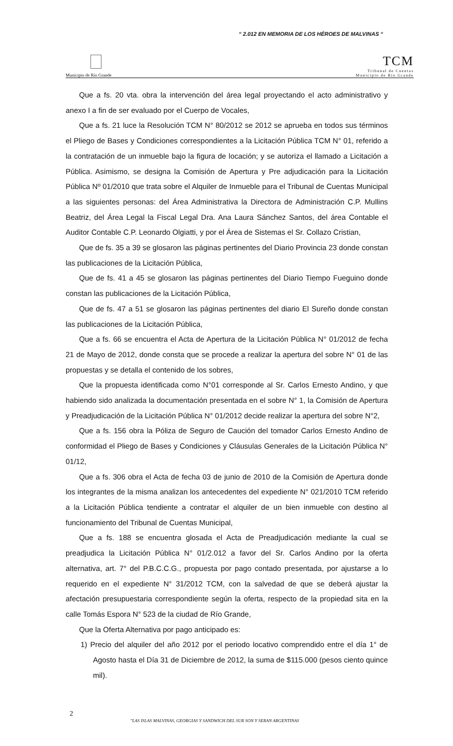“ 2.012 EN MEMORIA DE LOS HÉROES DE MALVINAS “
Municipio de Río Grande
TCM
Tribunal de Cuentas
Municipio de Río Grande
Que a fs. 20 vta. obra la intervención del área legal proyectando el acto administrativo y anexo I a fin de ser evaluado por el Cuerpo de Vocales,
Que a fs. 21 luce la Resolución TCM N° 80/2012 se 2012 se aprueba en todos sus términos el Pliego de Bases y Condiciones correspondientes a la Licitación Pública TCM N° 01, referido a la contratación de un inmueble bajo la figura de locación; y se autoriza el llamado a Licitación a Pública. Asimismo, se designa la Comisión de Apertura y Pre adjudicación para la Licitación Pública Nº 01/2010 que trata sobre el Alquiler de Inmueble para el Tribunal de Cuentas Municipal a las siguientes personas: del Área Administrativa la Directora de Administración C.P. Mullins Beatriz, del Área Legal la Fiscal Legal Dra. Ana Laura Sánchez Santos, del área Contable el Auditor Contable C.P. Leonardo Olgiatti, y por el Área de Sistemas el Sr. Collazo Cristian,
Que de fs. 35 a 39 se glosaron las páginas pertinentes del Diario Provincia 23 donde constan las publicaciones de la Licitación Pública,
Que de fs. 41 a 45 se glosaron las páginas pertinentes del Diario Tiempo Fueguino donde constan las publicaciones de la Licitación Pública,
Que de fs. 47 a 51 se glosaron las páginas pertinentes del diario El Sureño donde constan las publicaciones de la Licitación Pública,
Que a fs. 66 se encuentra el Acta de Apertura de la Licitación Pública N° 01/2012 de fecha 21 de Mayo de 2012, donde consta que se procede a realizar la apertura del sobre N° 01 de las propuestas y se detalla el contenido de los sobres,
Que la propuesta identificada como N°01 corresponde al Sr. Carlos Ernesto Andino, y que habiendo sido analizada la documentación presentada en el sobre N° 1, la Comisión de Apertura y Preadjudicación de la Licitación Pública N° 01/2012 decide realizar la apertura del sobre N°2,
Que a fs. 156 obra la Póliza de Seguro de Caución del tomador Carlos Ernesto Andino de conformidad el Pliego de Bases y Condiciones y Cláusulas Generales de la Licitación Pública N° 01/12,
Que a fs. 306 obra el Acta de fecha 03 de junio de 2010 de la Comisión de Apertura donde los integrantes de la misma analizan los antecedentes del expediente N° 021/2010 TCM referido a la Licitación Pública tendiente a contratar el alquiler de un bien inmueble con destino al funcionamiento del Tribunal de Cuentas Municipal,
Que a fs. 188 se encuentra glosada el Acta de Preadjudicación mediante la cual se preadjudica la Licitación Pública N° 01/2.012 a favor del Sr. Carlos Andino por la oferta alternativa, art. 7° del P.B.C.C.G., propuesta por pago contado presentada, por ajustarse a lo requerido en el expediente N° 31/2012 TCM, con la salvedad de que se deberá ajustar la afectación presupuestaria correspondiente según la oferta, respecto de la propiedad sita en la calle Tomás Espora N° 523 de la ciudad de Río Grande,
Que la Oferta Alternativa por pago anticipado es:
1) Precio del alquiler del año 2012 por el periodo locativo comprendido entre el día 1° de Agosto hasta el Día 31 de Diciembre de 2012, la suma de $115.000 (pesos ciento quince mil).
2
"LAS ISLAS MALVINAS, GEORGIAS Y SANDWICH DEL SUR SON Y SERAN ARGENTINAS